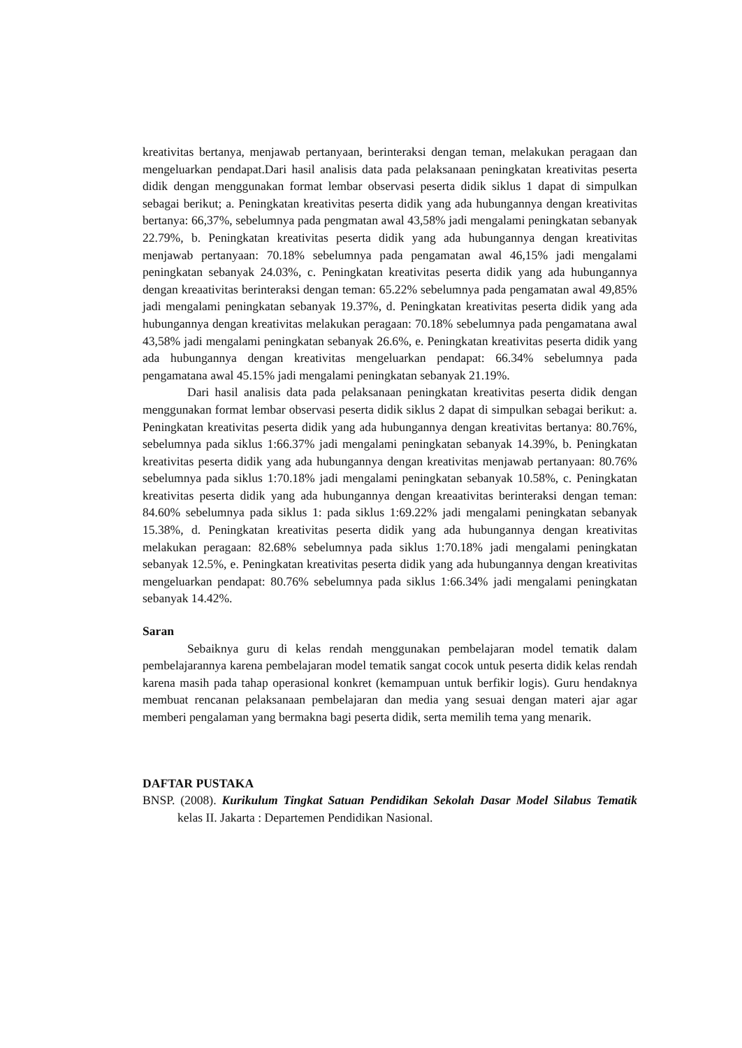kreativitas bertanya, menjawab pertanyaan, berinteraksi dengan teman, melakukan peragaan dan mengeluarkan pendapat.Dari hasil analisis data pada pelaksanaan peningkatan kreativitas peserta didik dengan menggunakan format lembar observasi peserta didik siklus 1 dapat di simpulkan sebagai berikut; a. Peningkatan kreativitas peserta didik yang ada hubungannya dengan kreativitas bertanya: 66,37%, sebelumnya pada pengmatan awal 43,58% jadi mengalami peningkatan sebanyak 22.79%, b. Peningkatan kreativitas peserta didik yang ada hubungannya dengan kreativitas menjawab pertanyaan: 70.18% sebelumnya pada pengamatan awal 46,15% jadi mengalami peningkatan sebanyak 24.03%, c. Peningkatan kreativitas peserta didik yang ada hubungannya dengan kreaativitas berinteraksi dengan teman: 65.22% sebelumnya pada pengamatan awal 49,85% jadi mengalami peningkatan sebanyak 19.37%, d. Peningkatan kreativitas peserta didik yang ada hubungannya dengan kreativitas melakukan peragaan: 70.18% sebelumnya pada pengamatana awal 43,58% jadi mengalami peningkatan sebanyak 26.6%, e. Peningkatan kreativitas peserta didik yang ada hubungannya dengan kreativitas mengeluarkan pendapat: 66.34% sebelumnya pada pengamatana awal 45.15% jadi mengalami peningkatan sebanyak 21.19%.
Dari hasil analisis data pada pelaksanaan peningkatan kreativitas peserta didik dengan menggunakan format lembar observasi peserta didik siklus 2 dapat di simpulkan sebagai berikut: a. Peningkatan kreativitas peserta didik yang ada hubungannya dengan kreativitas bertanya: 80.76%, sebelumnya pada siklus 1:66.37% jadi mengalami peningkatan sebanyak 14.39%, b. Peningkatan kreativitas peserta didik yang ada hubungannya dengan kreativitas menjawab pertanyaan: 80.76% sebelumnya pada siklus 1:70.18% jadi mengalami peningkatan sebanyak 10.58%, c. Peningkatan kreativitas peserta didik yang ada hubungannya dengan kreaativitas berinteraksi dengan teman: 84.60% sebelumnya pada siklus 1: pada siklus 1:69.22% jadi mengalami peningkatan sebanyak 15.38%, d. Peningkatan kreativitas peserta didik yang ada hubungannya dengan kreativitas melakukan peragaan: 82.68% sebelumnya pada siklus 1:70.18% jadi mengalami peningkatan sebanyak 12.5%, e. Peningkatan kreativitas peserta didik yang ada hubungannya dengan kreativitas mengeluarkan pendapat: 80.76% sebelumnya pada siklus 1:66.34% jadi mengalami peningkatan sebanyak 14.42%.
Saran
Sebaiknya guru di kelas rendah menggunakan pembelajaran model tematik dalam pembelajarannya karena pembelajaran model tematik sangat cocok untuk peserta didik kelas rendah karena masih pada tahap operasional konkret (kemampuan untuk berfikir logis). Guru hendaknya membuat rencanan pelaksanaan pembelajaran dan media yang sesuai dengan materi ajar agar memberi pengalaman yang bermakna bagi peserta didik, serta memilih tema yang menarik.
DAFTAR PUSTAKA
BNSP. (2008). Kurikulum Tingkat Satuan Pendidikan Sekolah Dasar Model Silabus Tematik kelas II. Jakarta : Departemen Pendidikan Nasional.